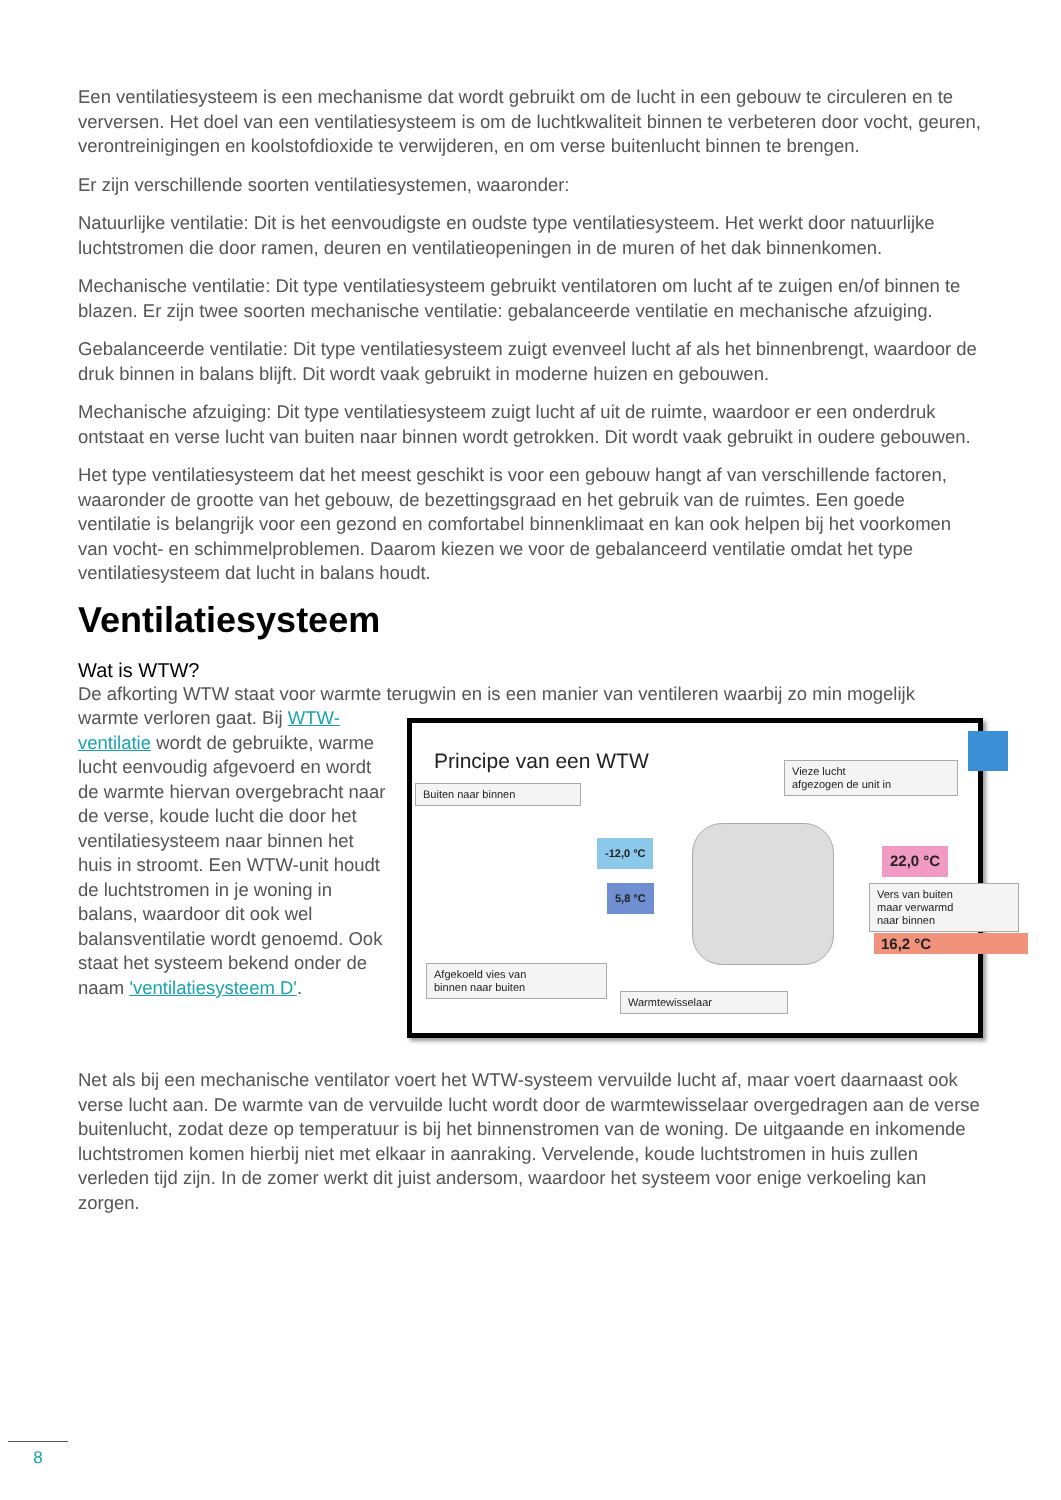Een ventilatiesysteem is een mechanisme dat wordt gebruikt om de lucht in een gebouw te circuleren en te verversen. Het doel van een ventilatiesysteem is om de luchtkwaliteit binnen te verbeteren door vocht, geuren, verontreinigingen en koolstofdioxide te verwijderen, en om verse buitenlucht binnen te brengen.
Er zijn verschillende soorten ventilatiesystemen, waaronder:
Natuurlijke ventilatie: Dit is het eenvoudigste en oudste type ventilatiesysteem. Het werkt door natuurlijke luchtstromen die door ramen, deuren en ventilatieopeningen in de muren of het dak binnenkomen.
Mechanische ventilatie: Dit type ventilatiesysteem gebruikt ventilatoren om lucht af te zuigen en/of binnen te blazen. Er zijn twee soorten mechanische ventilatie: gebalanceerde ventilatie en mechanische afzuiging.
Gebalanceerde ventilatie: Dit type ventilatiesysteem zuigt evenveel lucht af als het binnenbrengt, waardoor de druk binnen in balans blijft. Dit wordt vaak gebruikt in moderne huizen en gebouwen.
Mechanische afzuiging: Dit type ventilatiesysteem zuigt lucht af uit de ruimte, waardoor er een onderdruk ontstaat en verse lucht van buiten naar binnen wordt getrokken. Dit wordt vaak gebruikt in oudere gebouwen.
Het type ventilatiesysteem dat het meest geschikt is voor een gebouw hangt af van verschillende factoren, waaronder de grootte van het gebouw, de bezettingsgraad en het gebruik van de ruimtes. Een goede ventilatie is belangrijk voor een gezond en comfortabel binnenklimaat en kan ook helpen bij het voorkomen van vocht- en schimmelproblemen. Daarom kiezen we voor de gebalanceerd ventilatie omdat het type ventilatiesysteem dat lucht in balans houdt.
Ventilatiesysteem
Wat is WTW?
De afkorting WTW staat voor warmte terugwin en is een manier van ventileren waarbij zo min mogelijk
Principe van een WTW
Buiten naar binnen
Vieze lucht
afgezogen de unit in
-12,0 °C
22,0 °C
5,8 °C
16,2 °C
Vers van buiten
maar verwarmd
naar binnen
Afgekoeld vies van
binnen naar buiten
Warmtewisselaar
warmte verloren gaat. Bij WTW-ventilatie wordt de gebruikte, warme lucht eenvoudig afgevoerd en wordt de warmte hiervan overgebracht naar de verse, koude lucht die door het ventilatiesysteem naar binnen het huis in stroomt. Een WTW-unit houdt de luchtstromen in je woning in balans, waardoor dit ook wel balansventilatie wordt genoemd. Ook staat het systeem bekend onder de naam 'ventilatiesysteem D'.
Net als bij een mechanische ventilator voert het WTW-systeem vervuilde lucht af, maar voert daarnaast ook verse lucht aan. De warmte van de vervuilde lucht wordt door de warmtewisselaar overgedragen aan de verse buitenlucht, zodat deze op temperatuur is bij het binnenstromen van de woning. De uitgaande en inkomende luchtstromen komen hierbij niet met elkaar in aanraking. Vervelende, koude luchtstromen in huis zullen verleden tijd zijn. In de zomer werkt dit juist andersom, waardoor het systeem voor enige verkoeling kan zorgen.
8